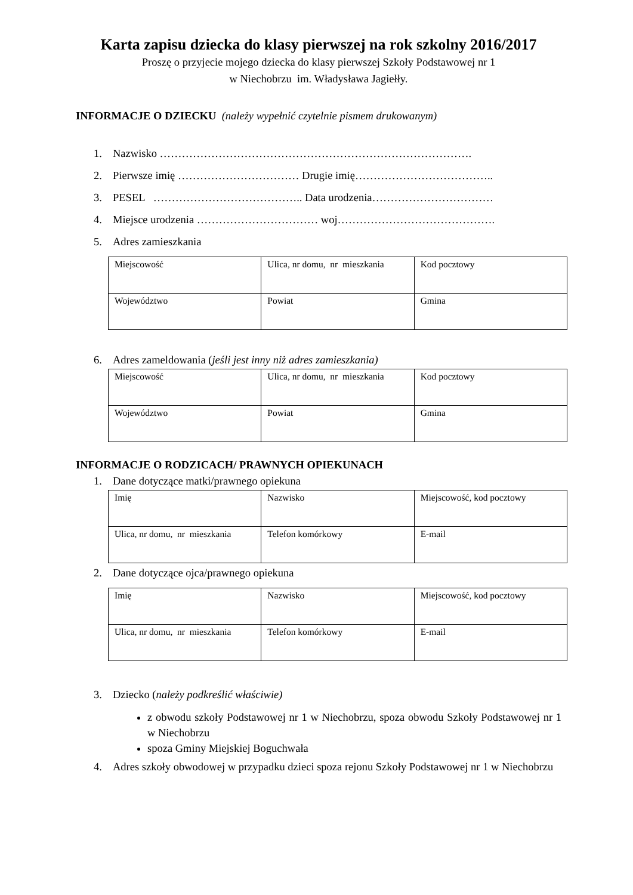Karta zapisu dziecka do klasy pierwszej na rok szkolny 2016/2017
Proszę o przyjecie mojego dziecka do klasy pierwszej Szkoły Podstawowej nr 1
w Niechobrzu im. Władysława Jagiełły.
INFORMACJE O DZIECKU (należy wypełnić czytelnie pismem drukowanym)
1. Nazwisko ………………………………………………………………………….
2. Pierwsze imię …………………………… Drugie imię………………………………..
3. PESEL ………………………………….. Data urodzenia……………………………
4. Miejsce urodzenia …………………………… woj…………………………………….
5. Adres zamieszkania
| Miejscowość | Ulica, nr domu, nr mieszkania | Kod pocztowy |
| Województwo | Powiat | Gmina |
6. Adres zameldowania (jeśli jest inny niż adres zamieszkania)
| Miejscowość | Ulica, nr domu, nr mieszkania | Kod pocztowy |
| Województwo | Powiat | Gmina |
INFORMACJE O RODZICACH/ PRAWNYCH OPIEKUNACH
1. Dane dotyczące matki/prawnego opiekuna
| Imię | Nazwisko | Miejscowość, kod pocztowy |
| Ulica, nr domu, nr mieszkania | Telefon komórkowy | E-mail |
2. Dane dotyczące ojca/prawnego opiekuna
| Imię | Nazwisko | Miejscowość, kod pocztowy |
| Ulica, nr domu, nr mieszkania | Telefon komórkowy | E-mail |
3. Dziecko (należy podkreślić właściwie)
z obwodu szkoły Podstawowej nr 1 w Niechobrzu, spoza obwodu Szkoły Podstawowej nr 1 w Niechobrzu
spoza Gminy Miejskiej Boguchwała
4. Adres szkoły obwodowej w przypadku dzieci spoza rejonu Szkoły Podstawowej nr 1 w Niechobrzu